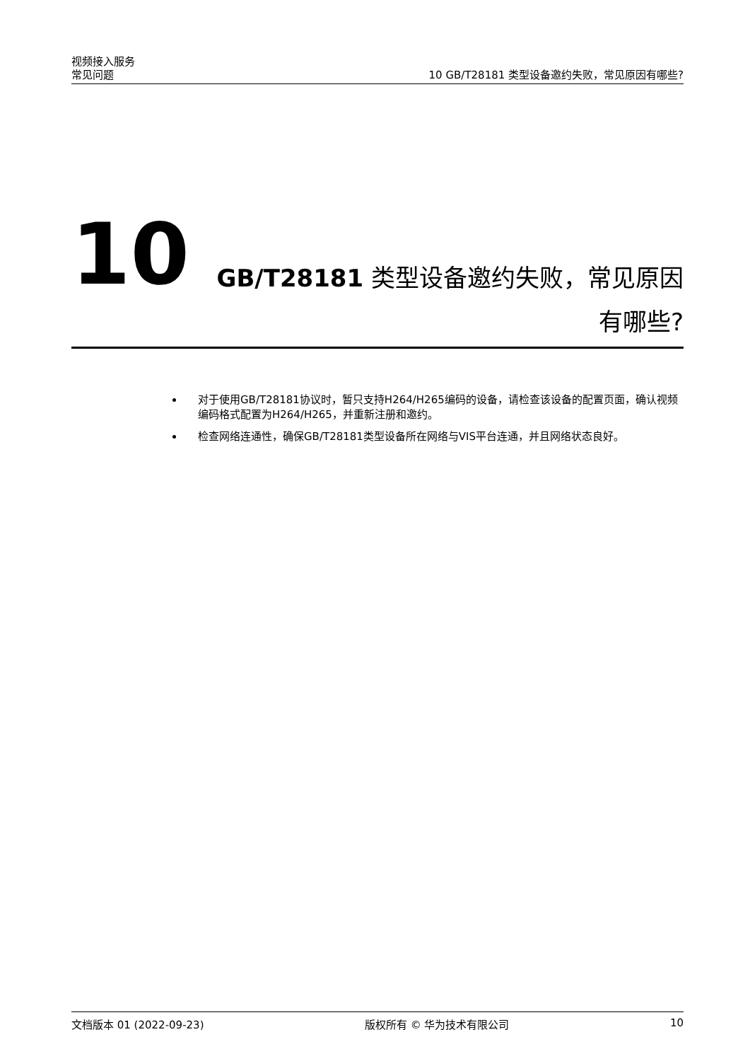视频接入服务
常见问题 10 GB/T28181 类型设备邀约失败，常见原因有哪些?
10
GB/T28181 类型设备邀约失败，常见原因有哪些?
对于使用GB/T28181协议时，暂只支持H264/H265编码的设备，请检查该设备的配置页面，确认视频编码格式配置为H264/H265，并重新注册和邀约。
检查网络连通性，确保GB/T28181类型设备所在网络与VIS平台连通，并且网络状态良好。
文档版本 01 (2022-09-23) 版权所有 © 华为技术有限公司 10